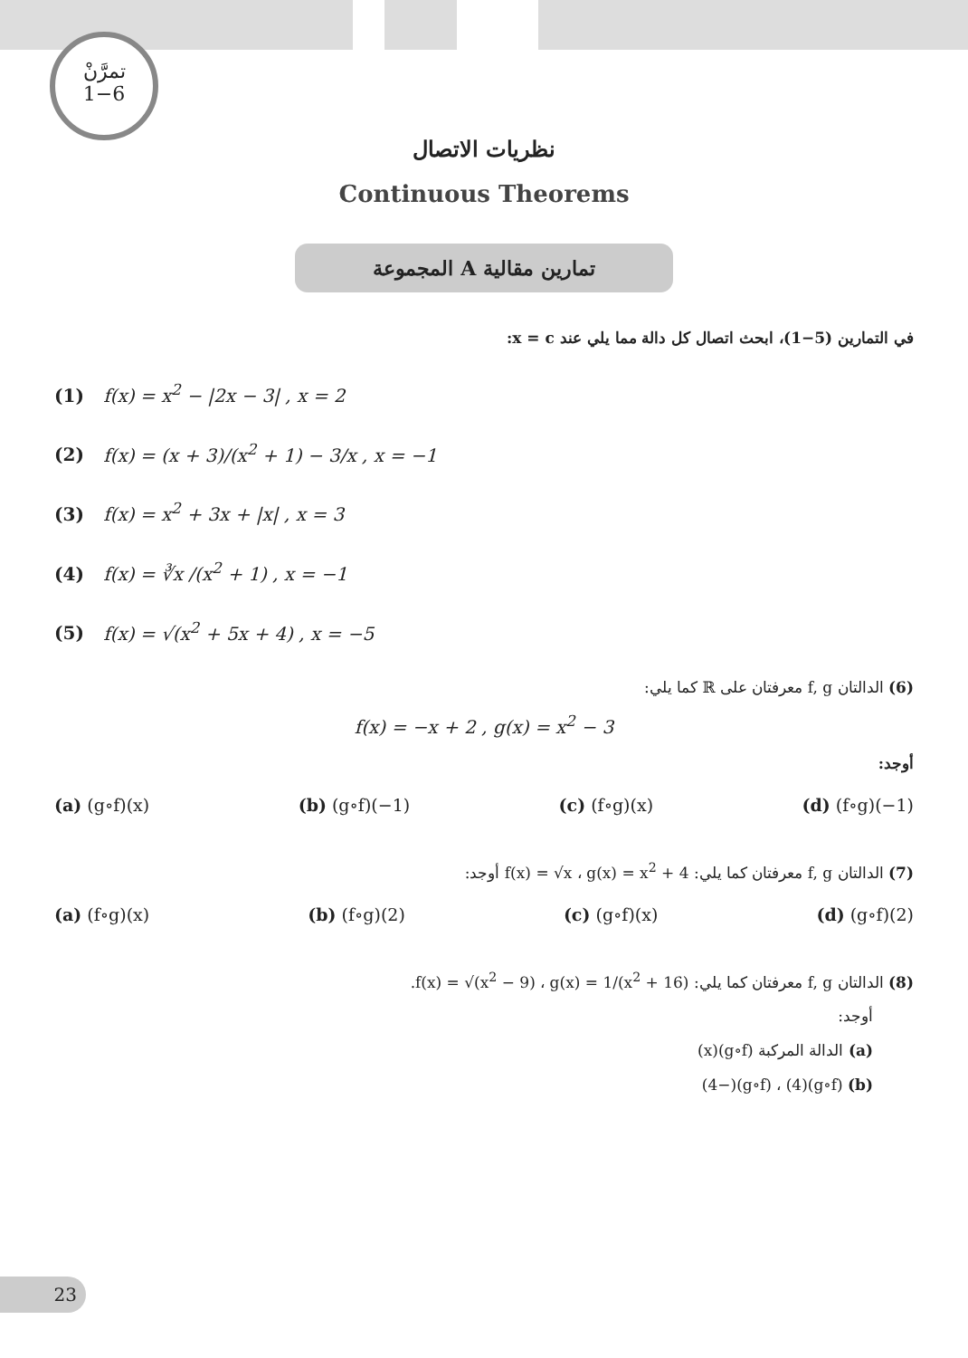تمرَّنْ
1−6
نظريات الاتصال
Continuous Theorems
المجموعة A تمارين مقالية
في التمارين (5−1)، ابحث اتصال كل دالة مما يلي عند x = c:
(1) f(x) = x<sup>2</sup> − |2x − 3| , x = 2
(2) f(x) = (x + 3)/(x<sup>2</sup> + 1) − 3/x , x = −1
(3) f(x) = x<sup>2</sup> + 3x + |x| , x = 3
(4) f(x) = ∛x /(x<sup>2</sup> + 1) , x = −1
(5) f(x) = √(x<sup>2</sup> + 5x + 4) , x = −5
(6) الدالتان f, g معرفتان على ℝ كما يلي:
f(x) = −x + 2 , g(x) = x<sup>2</sup> − 3
أوجد:
(a) (g∘f)(x) (b) (g∘f)(−1) (c) (f∘g)(x) (d) (f∘g)(−1)
(7) الدالتان f, g معرفتان كما يلي: f(x) = √x ، g(x) = x<sup>2</sup> + 4 أوجد:
(a) (f∘g)(x) (b) (f∘g)(2) (c) (g∘f)(x) (d) (g∘f)(2)
(8) الدالتان f, g معرفتان كما يلي: f(x) = √(x<sup>2</sup> − 9) ، g(x) = 1/(x<sup>2</sup> + 16).
أوجد:
(a) الدالة المركبة (g∘f)(x)
(b) (g∘f)(4) ، (g∘f)(−4)
23